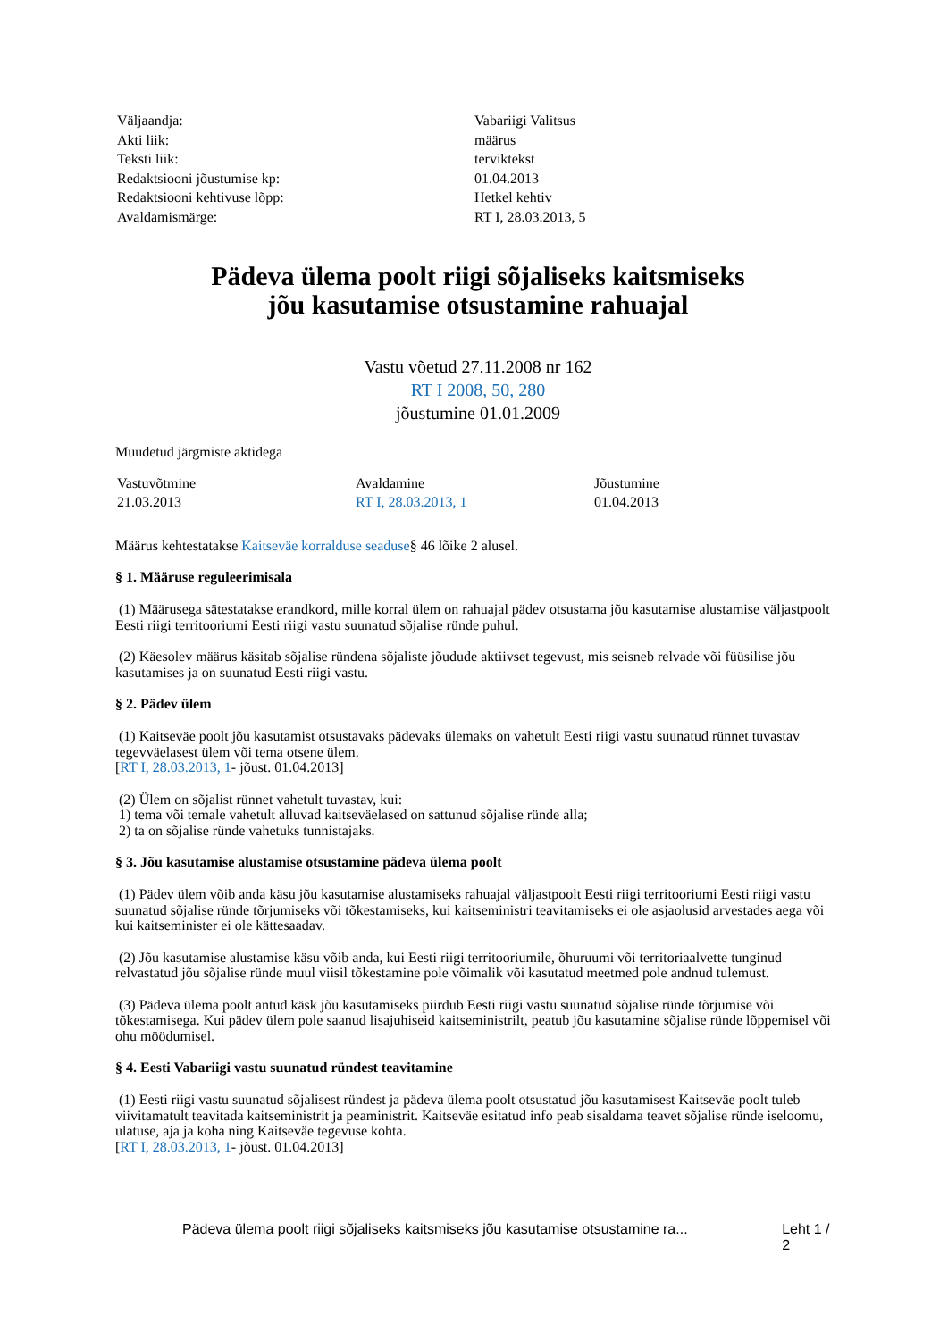| Väljaandja: | Vabariigi Valitsus |
| Akti liik: | määrus |
| Teksti liik: | terviktekst |
| Redaktsiooni jõustumise kp: | 01.04.2013 |
| Redaktsiooni kehtivuse lõpp: | Hetkel kehtiv |
| Avaldamismärge: | RT I, 28.03.2013, 5 |
Pädeva ülema poolt riigi sõjaliseks kaitsmiseks
jõu kasutamise otsustamine rahuajal
Vastu võetud 27.11.2008 nr 162
RT I 2008, 50, 280
jõustumine 01.01.2009
Muudetud järgmiste aktidega
| Vastuvõtmine | Avaldamine | Jõustumine |
| --- | --- | --- |
| 21.03.2013 | RT I, 28.03.2013, 1 | 01.04.2013 |
Määrus kehtestatakse Kaitseväe korralduse seaduse§ 46 lõike 2 alusel.
§ 1. Määruse reguleerimisala
(1) Määrusega sätestatakse erandkord, mille korral ülem on rahuajal pädev otsustama jõu kasutamise alustamise väljastpoolt Eesti riigi territooriumi Eesti riigi vastu suunatud sõjalise ründe puhul.
(2) Käesolev määrus käsitab sõjalise ründena sõjaliste jõudude aktiivset tegevust, mis seisneb relvade või füüsilise jõu kasutamises ja on suunatud Eesti riigi vastu.
§ 2. Pädev ülem
(1) Kaitseväe poolt jõu kasutamist otsustavaks pädevaks ülemaks on vahetult Eesti riigi vastu suunatud rünnet tuvastav tegevväelasest ülem või tema otsene ülem.
[RT I, 28.03.2013, 1- jõust. 01.04.2013]
(2) Ülem on sõjalist rünnet vahetult tuvastav, kui:
1) tema või temale vahetult alluvad kaitseväelased on sattunud sõjalise ründe alla;
2) ta on sõjalise ründe vahetuks tunnistajaks.
§ 3. Jõu kasutamise alustamise otsustamine pädeva ülema poolt
(1) Pädev ülem võib anda käsu jõu kasutamise alustamiseks rahuajal väljastpoolt Eesti riigi territooriumi Eesti riigi vastu suunatud sõjalise ründe tõrjumiseks või tõkestamiseks, kui kaitseministri teavitamiseks ei ole asjaolusid arvestades aega või kui kaitseminister ei ole kättesaadav.
(2) Jõu kasutamise alustamise käsu võib anda, kui Eesti riigi territooriumile, õhuruumi või territoriaalvette tunginud relvastatud jõu sõjalise ründe muul viisil tõkestamine pole võimalik või kasutatud meetmed pole andnud tulemust.
(3) Pädeva ülema poolt antud käsk jõu kasutamiseks piirdub Eesti riigi vastu suunatud sõjalise ründe tõrjumise või tõkestamisega. Kui pädev ülem pole saanud lisajuhiseid kaitseministrilt, peatub jõu kasutamine sõjalise ründe lõppemisel või ohu möödumisel.
§ 4. Eesti Vabariigi vastu suunatud ründest teavitamine
(1) Eesti riigi vastu suunatud sõjalisest ründest ja pädeva ülema poolt otsustatud jõu kasutamisest Kaitseväe poolt tuleb viivitamatult teavitada kaitseministrit ja peaministrit. Kaitseväe esitatud info peab sisaldama teavet sõjalise ründe iseloomu, ulatuse, aja ja koha ning Kaitseväe tegevuse kohta.
[RT I, 28.03.2013, 1- jõust. 01.04.2013]
Pädeva ülema poolt riigi sõjaliseks kaitsmiseks jõu kasutamise otsustamine ra... Leht 1 / 2